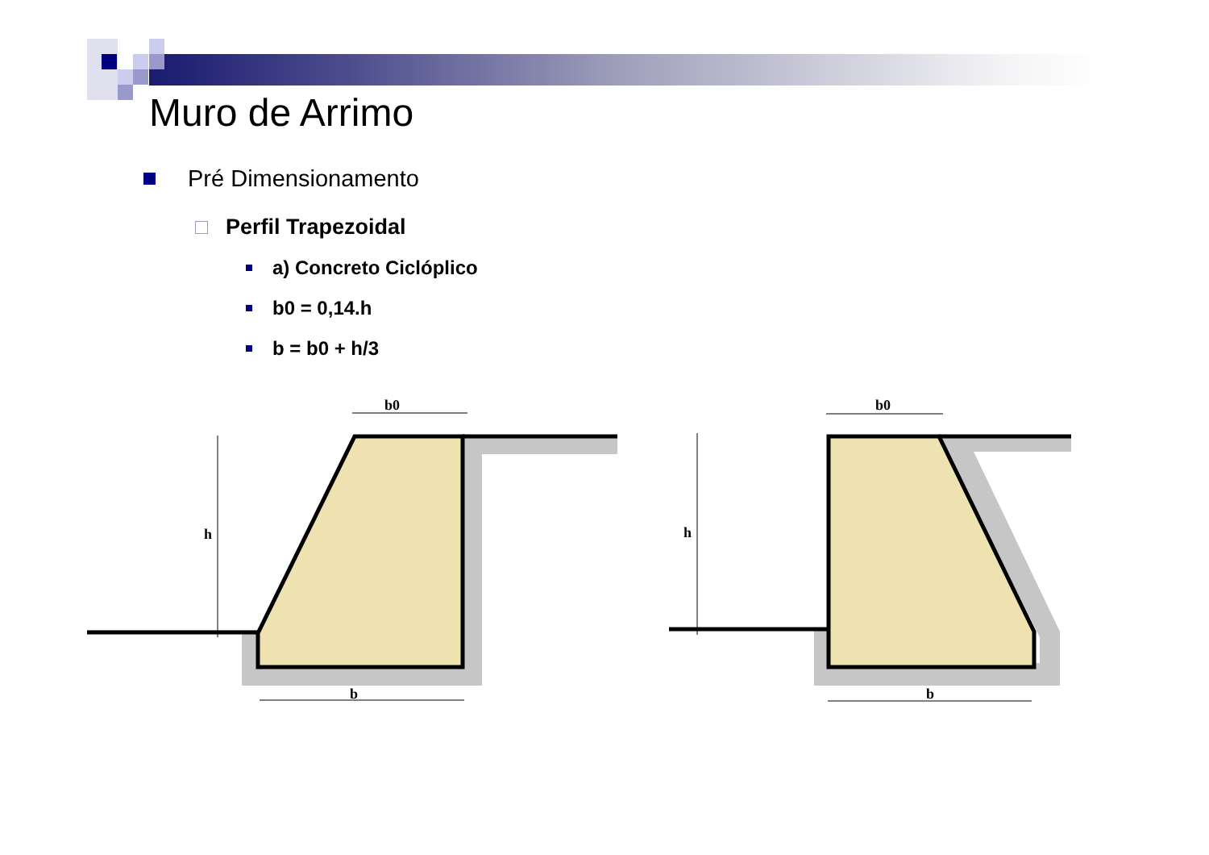Muro de Arrimo
Pré Dimensionamento
Perfil Trapezoidal
a) Concreto Ciclóplico
b0 = 0,14.h
b = b0 + h/3
h
b0
b
h
b0
b